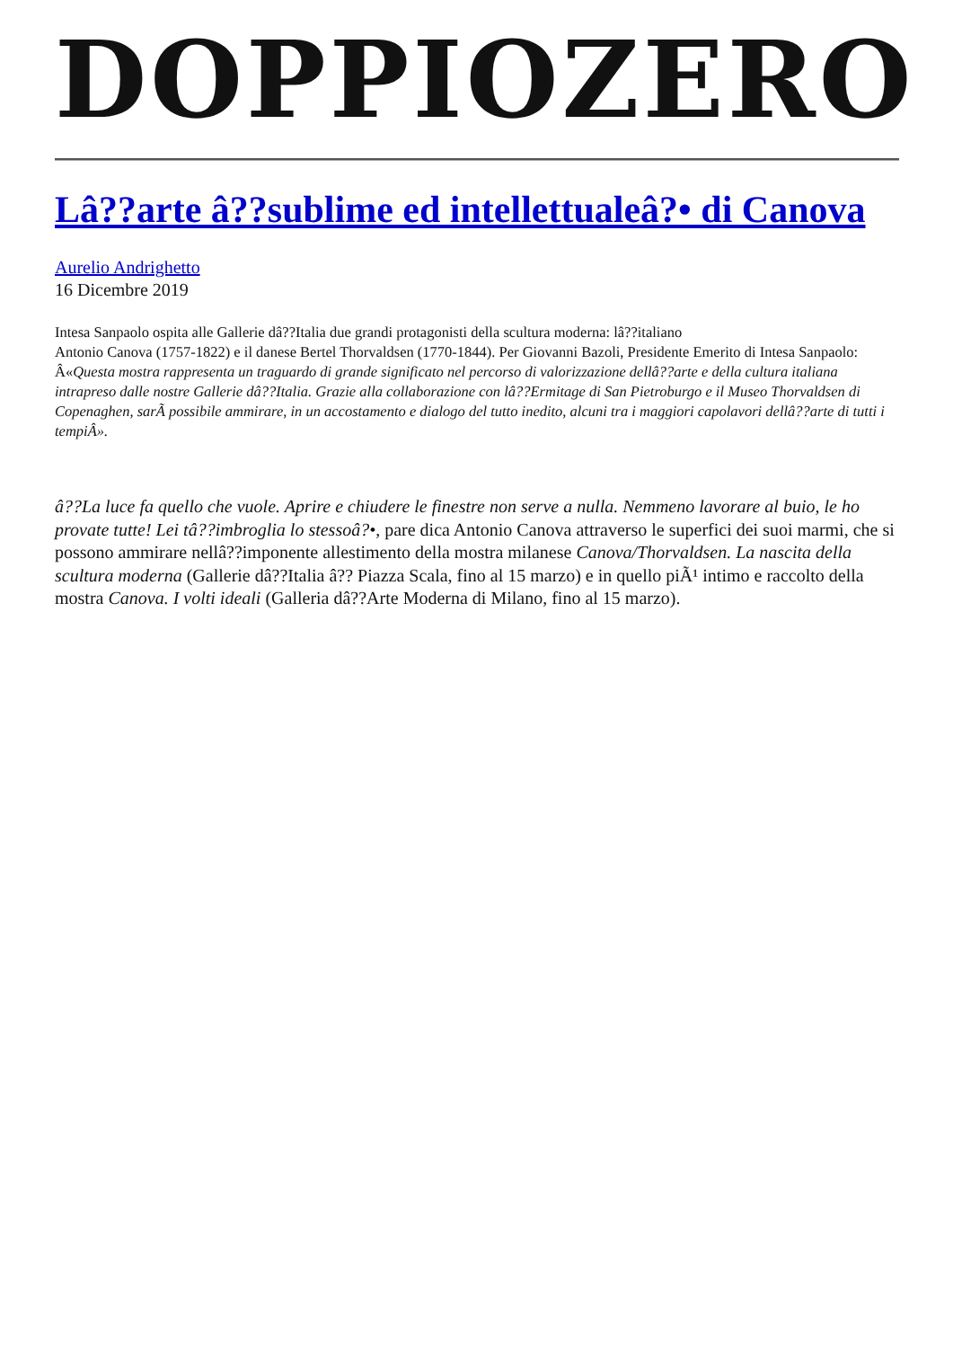DOPPIOZERO
Lâ??arte â??sublime ed intellettualeâ?• di Canova
Aurelio Andrighetto
16 Dicembre 2019
Intesa Sanpaolo ospita alle Gallerie dâ??Italia due grandi protagonisti della scultura moderna: lâ??italiano
Antonio Canova (1757-1822) e il danese Bertel Thorvaldsen (1770-1844). Per Giovanni Bazoli, Presidente Emerito di Intesa Sanpaolo: Â«Questa mostra rappresenta un traguardo di grande significato nel percorso di valorizzazione dellâ??arte e della cultura italiana intrapreso dalle nostre Gallerie dâ??Italia. Grazie alla collaborazione con lâ??Ermitage di San Pietroburgo e il Museo Thorvaldsen di Copenaghen, sarÃ possibile ammirare, in un accostamento e dialogo del tutto inedito, alcuni tra i maggiori capolavori dellâ??arte di tutti i tempiÂ».
â??La luce fa quello che vuole. Aprire e chiudere le finestre non serve a nulla. Nemmeno lavorare al buio, le ho provate tutte! Lei tâ??imbroglia lo stessoâ?•, pare dica Antonio Canova attraverso le superfici dei suoi marmi, che si possono ammirare nellâ??imponente allestimento della mostra milanese Canova/Thorvaldsen. La nascita della scultura moderna (Gallerie dâ??Italia â?? Piazza Scala, fino al 15 marzo) e in quello piÃ¹ intimo e raccolto della mostra Canova. I volti ideali (Galleria dâ??Arte Moderna di Milano, fino al 15 marzo).